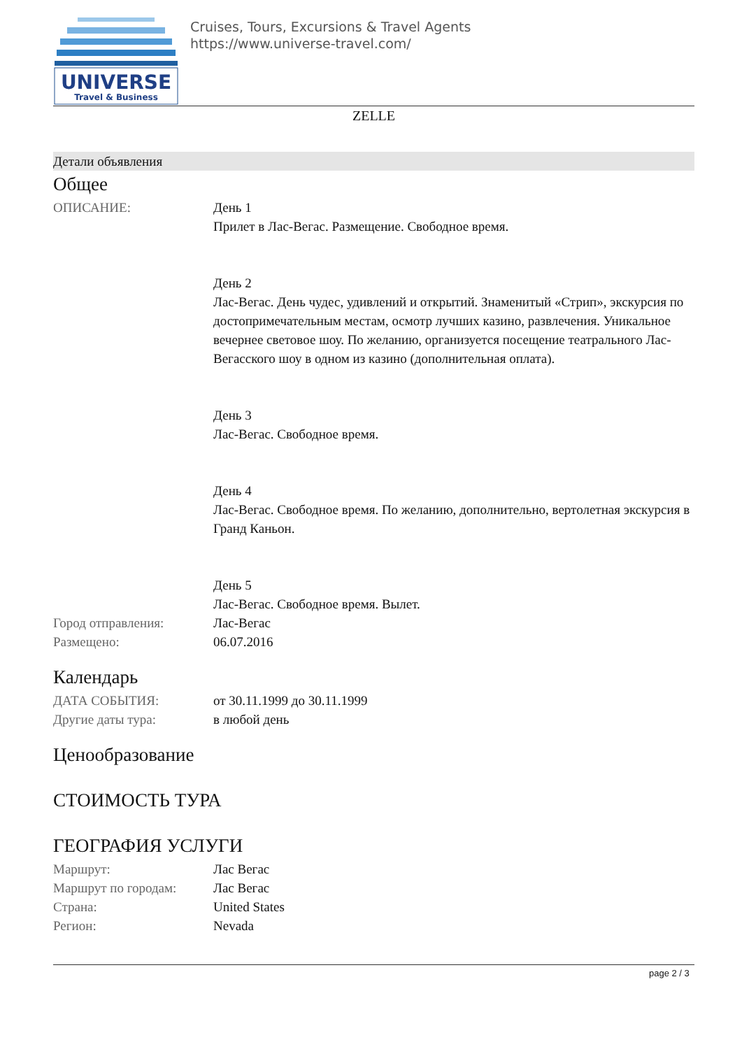UNIVERSE
Travel & Business
Cruises, Tours, Excursions & Travel Agents
https://www.universe-travel.com/
ZELLE
Детали объявления
Общее
| ОПИСАНИЕ: | День 1 Прилет в Лас-Вегас. Размещение. Свободное время. День 2 Лас-Вегас. День чудес, удивлений и открытий. Знаменитый «Стрип», экскурсия по достопримечательным местам, осмотр лучших казино, развлечения. Уникальное вечернее световое шоу. По желанию, организуется посещение театрального Лас-Вегасского шоу в одном из казино (дополнительная оплата). День 3 Лас-Вегас. Свободное время. День 4 Лас-Вегас. Свободное время. По желанию, дополнительно, вертолетная экскурсия в Гранд Каньон. День 5 Лас-Вегас. Свободное время. Вылет. |
| Город отправления: | Лас-Вегас |
| Размещено: | 06.07.2016 |
Календарь
| ДАТА СОБЫТИЯ: | от 30.11.1999 до 30.11.1999 |
| Другие даты тура: | в любой день |
Ценообразование
СТОИМОСТЬ ТУРА
ГЕОГРАФИЯ УСЛУГИ
| Маршрут: | Лас Вегас |
| Маршрут по городам: | Лас Вегас |
| Страна: | United States |
| Регион: | Nevada |
page 2 / 3